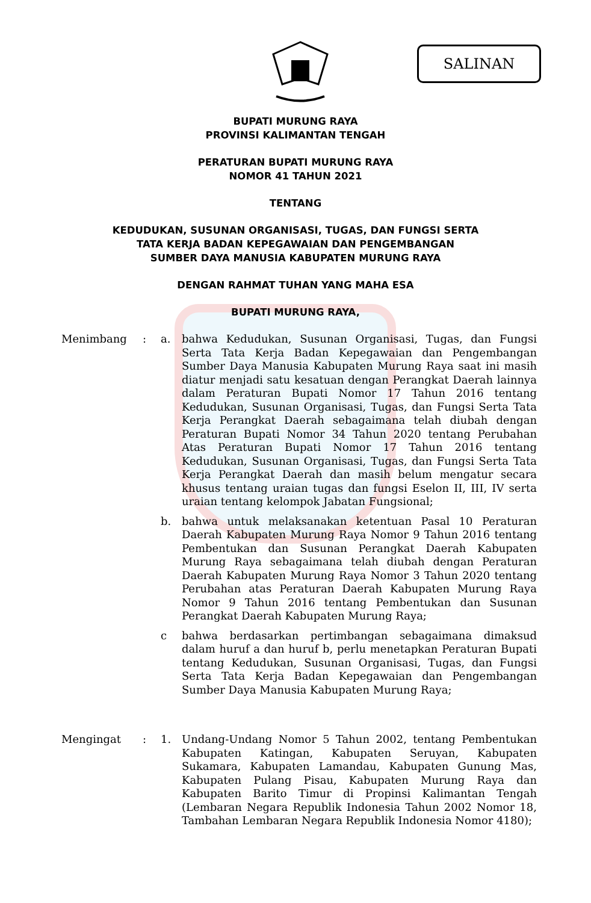SALINAN
BUPATI MURUNG RAYA
PROVINSI KALIMANTAN TENGAH
PERATURAN BUPATI MURUNG RAYA
NOMOR 41 TAHUN 2021
TENTANG
KEDUDUKAN, SUSUNAN ORGANISASI, TUGAS, DAN FUNGSI SERTA
TATA KERJA BADAN KEPEGAWAIAN DAN PENGEMBANGAN
SUMBER DAYA MANUSIA KABUPATEN MURUNG RAYA
DENGAN RAHMAT TUHAN YANG MAHA ESA
BUPATI MURUNG RAYA,
Menimbang : a. bahwa Kedudukan, Susunan Organisasi, Tugas, dan Fungsi Serta Tata Kerja Badan Kepegawaian dan Pengembangan Sumber Daya Manusia Kabupaten Murung Raya saat ini masih diatur menjadi satu kesatuan dengan Perangkat Daerah lainnya dalam Peraturan Bupati Nomor 17 Tahun 2016 tentang Kedudukan, Susunan Organisasi, Tugas, dan Fungsi Serta Tata Kerja Perangkat Daerah sebagaimana telah diubah dengan Peraturan Bupati Nomor 34 Tahun 2020 tentang Perubahan Atas Peraturan Bupati Nomor 17 Tahun 2016 tentang Kedudukan, Susunan Organisasi, Tugas, dan Fungsi Serta Tata Kerja Perangkat Daerah dan masih belum mengatur secara khusus tentang uraian tugas dan fungsi Eselon II, III, IV serta uraian tentang kelompok Jabatan Fungsional;
b. bahwa untuk melaksanakan ketentuan Pasal 10 Peraturan Daerah Kabupaten Murung Raya Nomor 9 Tahun 2016 tentang Pembentukan dan Susunan Perangkat Daerah Kabupaten Murung Raya sebagaimana telah diubah dengan Peraturan Daerah Kabupaten Murung Raya Nomor 3 Tahun 2020 tentang Perubahan atas Peraturan Daerah Kabupaten Murung Raya Nomor 9 Tahun 2016 tentang Pembentukan dan Susunan Perangkat Daerah Kabupaten Murung Raya;
c bahwa berdasarkan pertimbangan sebagaimana dimaksud dalam huruf a dan huruf b, perlu menetapkan Peraturan Bupati tentang Kedudukan, Susunan Organisasi, Tugas, dan Fungsi Serta Tata Kerja Badan Kepegawaian dan Pengembangan Sumber Daya Manusia Kabupaten Murung Raya;
Mengingat : 1. Undang-Undang Nomor 5 Tahun 2002, tentang Pembentukan Kabupaten Katingan, Kabupaten Seruyan, Kabupaten Sukamara, Kabupaten Lamandau, Kabupaten Gunung Mas, Kabupaten Pulang Pisau, Kabupaten Murung Raya dan Kabupaten Barito Timur di Propinsi Kalimantan Tengah (Lembaran Negara Republik Indonesia Tahun 2002 Nomor 18, Tambahan Lembaran Negara Republik Indonesia Nomor 4180);